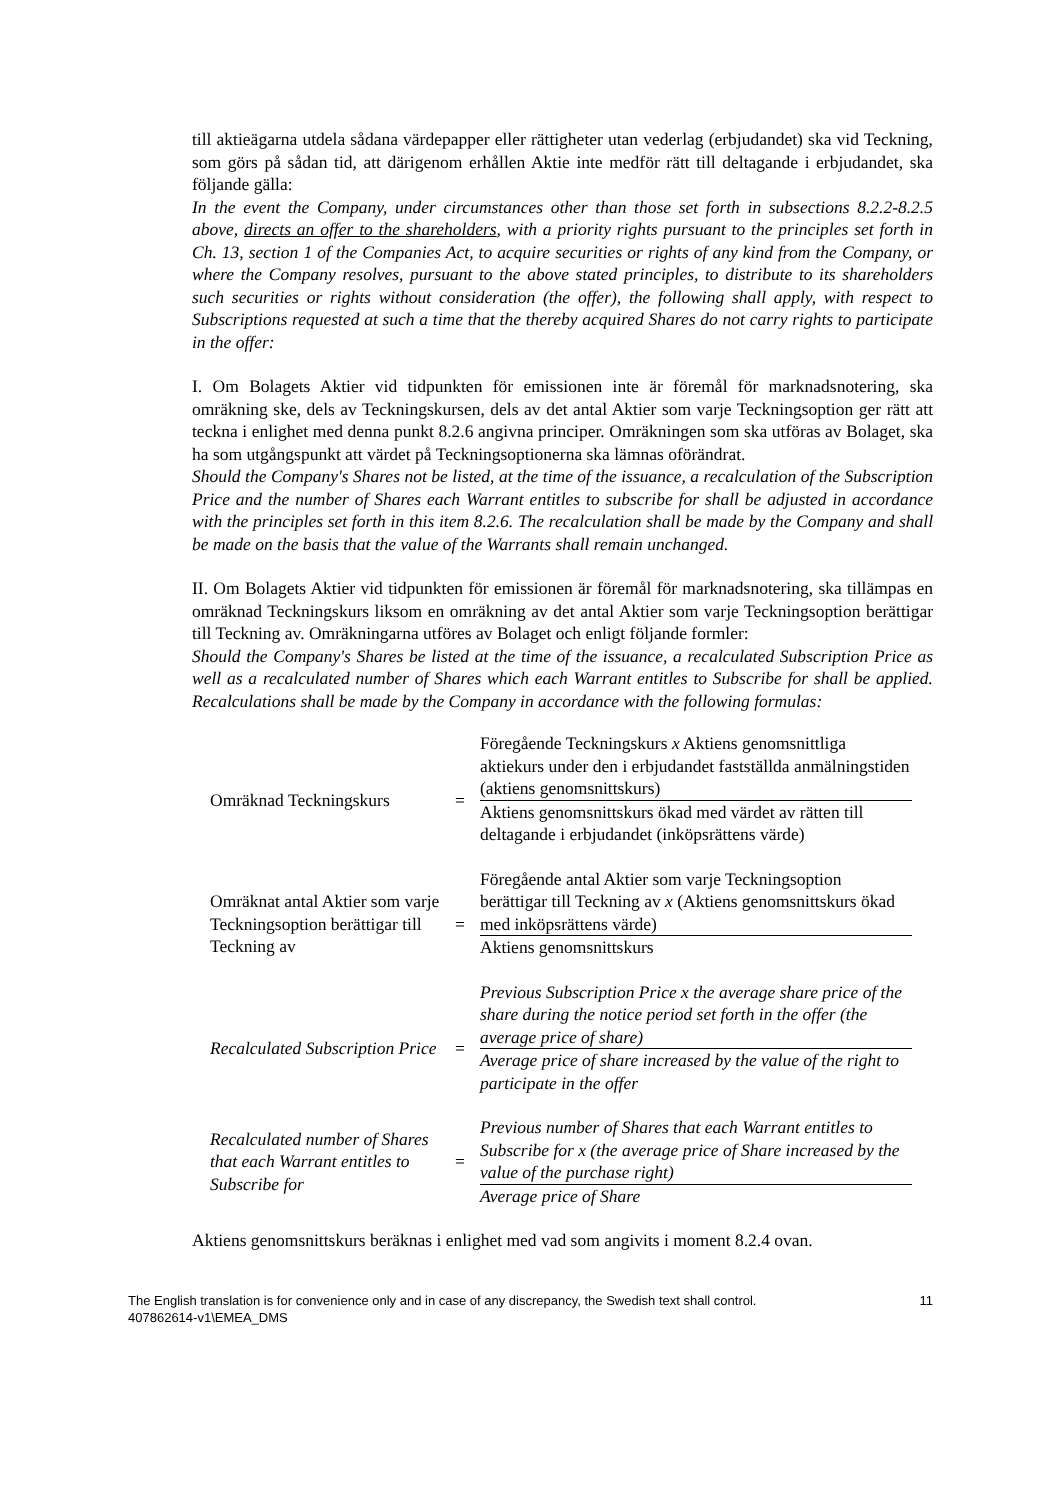till aktieägarna utdela sådana värdepapper eller rättigheter utan vederlag (erbjudandet) ska vid Teckning, som görs på sådan tid, att därigenom erhållen Aktie inte medför rätt till deltagande i erbjudandet, ska följande gälla:
In the event the Company, under circumstances other than those set forth in subsections 8.2.2-8.2.5 above, directs an offer to the shareholders, with a priority rights pursuant to the principles set forth in Ch. 13, section 1 of the Companies Act, to acquire securities or rights of any kind from the Company, or where the Company resolves, pursuant to the above stated principles, to distribute to its shareholders such securities or rights without consideration (the offer), the following shall apply, with respect to Subscriptions requested at such a time that the thereby acquired Shares do not carry rights to participate in the offer:
I. Om Bolagets Aktier vid tidpunkten för emissionen inte är föremål för marknadsnotering, ska omräkning ske, dels av Teckningskursen, dels av det antal Aktier som varje Teckningsoption ger rätt att teckna i enlighet med denna punkt 8.2.6 angivna principer. Omräkningen som ska utföras av Bolaget, ska ha som utgångspunkt att värdet på Teckningsoptionerna ska lämnas oförändrat.
Should the Company's Shares not be listed, at the time of the issuance, a recalculation of the Subscription Price and the number of Shares each Warrant entitles to subscribe for shall be adjusted in accordance with the principles set forth in this item 8.2.6. The recalculation shall be made by the Company and shall be made on the basis that the value of the Warrants shall remain unchanged.
II. Om Bolagets Aktier vid tidpunkten för emissionen är föremål för marknadsnotering, ska tillämpas en omräknad Teckningskurs liksom en omräkning av det antal Aktier som varje Teckningsoption berättigar till Teckning av. Omräkningarna utföres av Bolaget och enligt följande formler:
Should the Company's Shares be listed at the time of the issuance, a recalculated Subscription Price as well as a recalculated number of Shares which each Warrant entitles to Subscribe for shall be applied. Recalculations shall be made by the Company in accordance with the following formulas:
| Omräknad Teckningskurs | = | Föregående Teckningskurs x Aktiens genomsnittliga aktiekurs under den i erbjudandet fastställda anmälningstiden (aktiens genomsnittskurs) |
| | | Aktiens genomsnittskurs ökad med värdet av rätten till deltagande i erbjudandet (inköpsrättens värde) |
| Omräknat antal Aktier som varje Teckningsoption berättigar till Teckning av | = | Föregående antal Aktier som varje Teckningsoption berättigar till Teckning av x (Aktiens genomsnittskurs ökad med inköpsrättens värde) |
| | | Aktiens genomsnittskurs |
| Recalculated Subscription Price | = | Previous Subscription Price x the average share price of the share during the notice period set forth in the offer (the average price of share) |
| | | Average price of share increased by the value of the right to participate in the offer |
| Recalculated number of Shares that each Warrant entitles to Subscribe for | = | Previous number of Shares that each Warrant entitles to Subscribe for x (the average price of Share increased by the value of the purchase right) |
| | | Average price of Share |
Aktiens genomsnittskurs beräknas i enlighet med vad som angivits i moment 8.2.4 ovan.
The English translation is for convenience only and in case of any discrepancy, the Swedish text shall control.
407862614-v1\EMEA_DMS
11